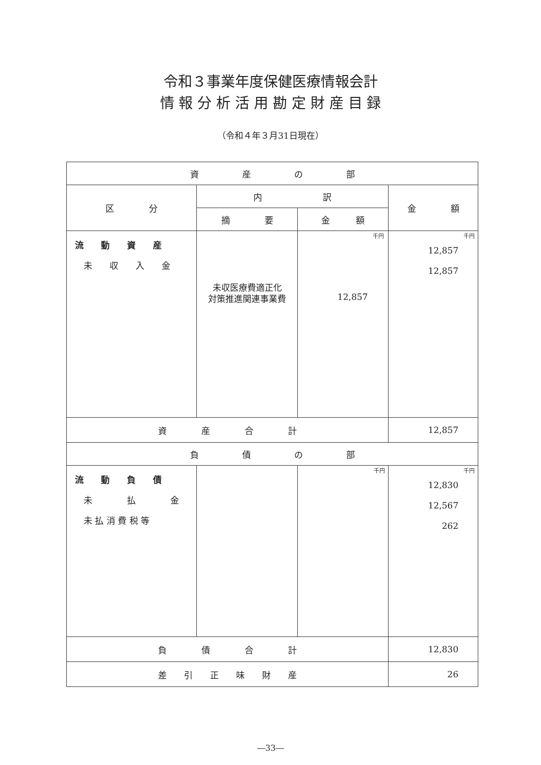令和３事業年度保健医療情報会計
情 報 分 析 活 用 勘 定 財 産 目 録
（令和４年３月31日現在）
| 資 産 の 部 | | | |
| 区 分 | 内 訳 | | 金 額 |
| | 摘 要 | 金 額 | |
| 流 動 資 産 未 収 入 金 | 未収医療費適正化 対策推進関連事業費 | 千円 12,857 | 千円 12,857 12,857 |
| 資 産 合 計 | | | 12,857 |
| 負 債 の 部 | | | |
| 流 動 負 債 未 払 金 未 払 消 費 税 等 | | 千円 | 千円 12,830 12,567 262 |
| 負 債 合 計 | | | 12,830 |
| 差 引 正 味 財 産 | | | 26 |
―33―